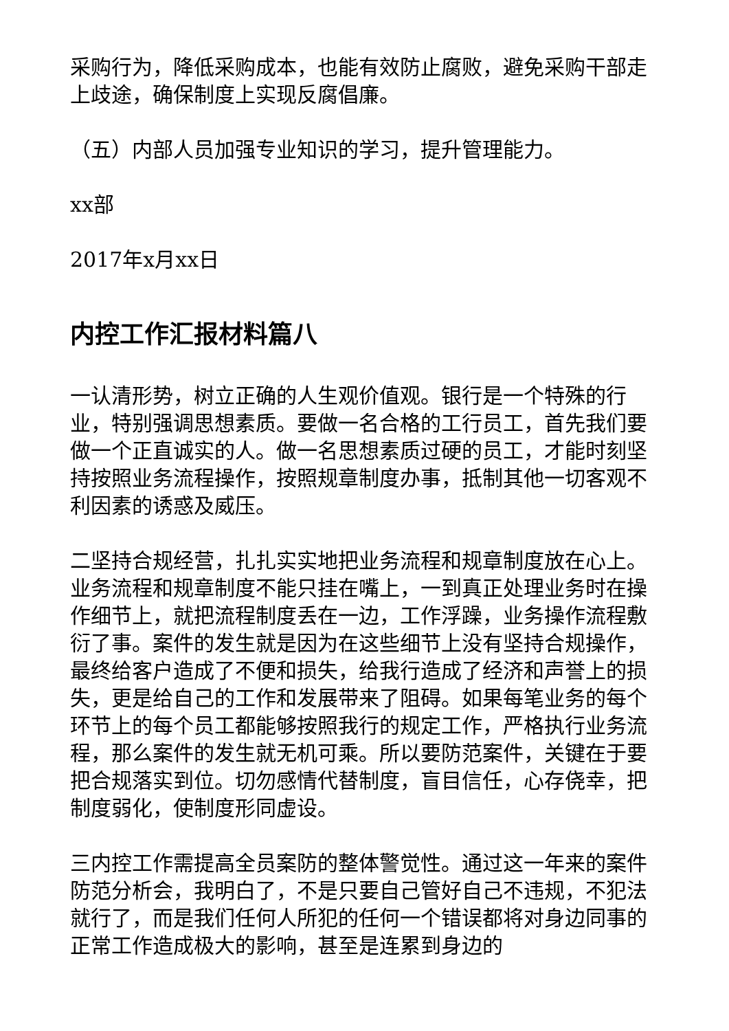采购行为，降低采购成本，也能有效防止腐败，避免采购干部走上歧途，确保制度上实现反腐倡廉。
（五）内部人员加强专业知识的学习，提升管理能力。
xx部
2017年x月xx日
内控工作汇报材料篇八
一认清形势，树立正确的人生观价值观。银行是一个特殊的行业，特别强调思想素质。要做一名合格的工行员工，首先我们要做一个正直诚实的人。做一名思想素质过硬的员工，才能时刻坚持按照业务流程操作，按照规章制度办事，抵制其他一切客观不利因素的诱惑及威压。
二坚持合规经营，扎扎实实地把业务流程和规章制度放在心上。业务流程和规章制度不能只挂在嘴上，一到真正处理业务时在操作细节上，就把流程制度丢在一边，工作浮躁，业务操作流程敷衍了事。案件的发生就是因为在这些细节上没有坚持合规操作，最终给客户造成了不便和损失，给我行造成了经济和声誉上的损失，更是给自己的工作和发展带来了阻碍。如果每笔业务的每个环节上的每个员工都能够按照我行的规定工作，严格执行业务流程，那么案件的发生就无机可乘。所以要防范案件，关键在于要把合规落实到位。切勿感情代替制度，盲目信任，心存侥幸，把制度弱化，使制度形同虚设。
三内控工作需提高全员案防的整体警觉性。通过这一年来的案件防范分析会，我明白了，不是只要自己管好自己不违规，不犯法就行了，而是我们任何人所犯的任何一个错误都将对身边同事的正常工作造成极大的影响，甚至是连累到身边的